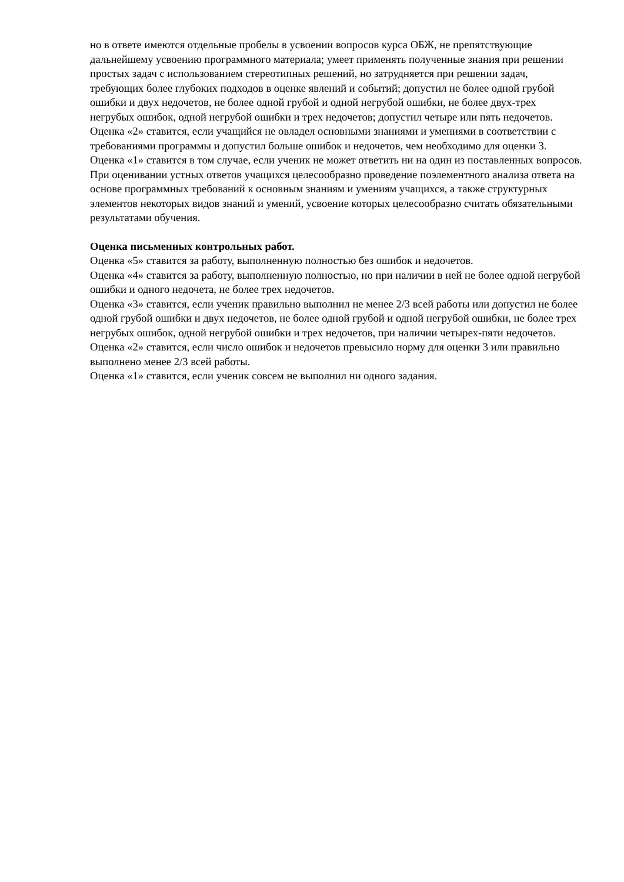но в ответе имеются отдельные пробелы в усвоении вопросов курса ОБЖ, не препятствующие дальнейшему усвоению программного материала; умеет применять полученные знания при решении простых задач с использованием стереотипных решений, но затрудняется при решении задач, требующих более глубоких подходов в оценке явлений и событий; допустил не более одной грубой ошибки и двух недочетов, не более одной грубой и одной негрубой ошибки, не более двух-трех негрубых ошибок, одной негрубой ошибки и трех недочетов; допустил четыре или пять недочетов.
Оценка «2» ставится, если учащийся не овладел основными знаниями и умениями в соответствии с требованиями программы и допустил больше ошибок и недочетов, чем необходимо для оценки 3.
Оценка «1» ставится в том случае, если ученик не может ответить ни на один из поставленных вопросов.
При оценивании устных ответов учащихся целесообразно проведение поэлементного анализа ответа на основе программных требований к основным знаниям и умениям учащихся, а также структурных элементов некоторых видов знаний и умений, усвоение которых целесообразно считать обязательными результатами обучения.
Оценка письменных контрольных работ.
Оценка «5» ставится за работу, выполненную полностью без ошибок и недочетов.
Оценка «4» ставится за работу, выполненную полностью, но при наличии в ней не более одной негрубой ошибки и одного недочета, не более трех недочетов.
Оценка «3» ставится, если ученик правильно выполнил не менее 2/3 всей работы или допустил не более одной грубой ошибки и двух недочетов, не более одной грубой и одной негрубой ошибки, не более трех негрубых ошибок, одной негрубой ошибки и трех недочетов, при наличии четырех-пяти недочетов.
Оценка «2» ставится, если число ошибок и недочетов превысило норму для оценки 3 или правильно выполнено менее 2/3 всей работы.
Оценка «1» ставится, если ученик совсем не выполнил ни одного задания.